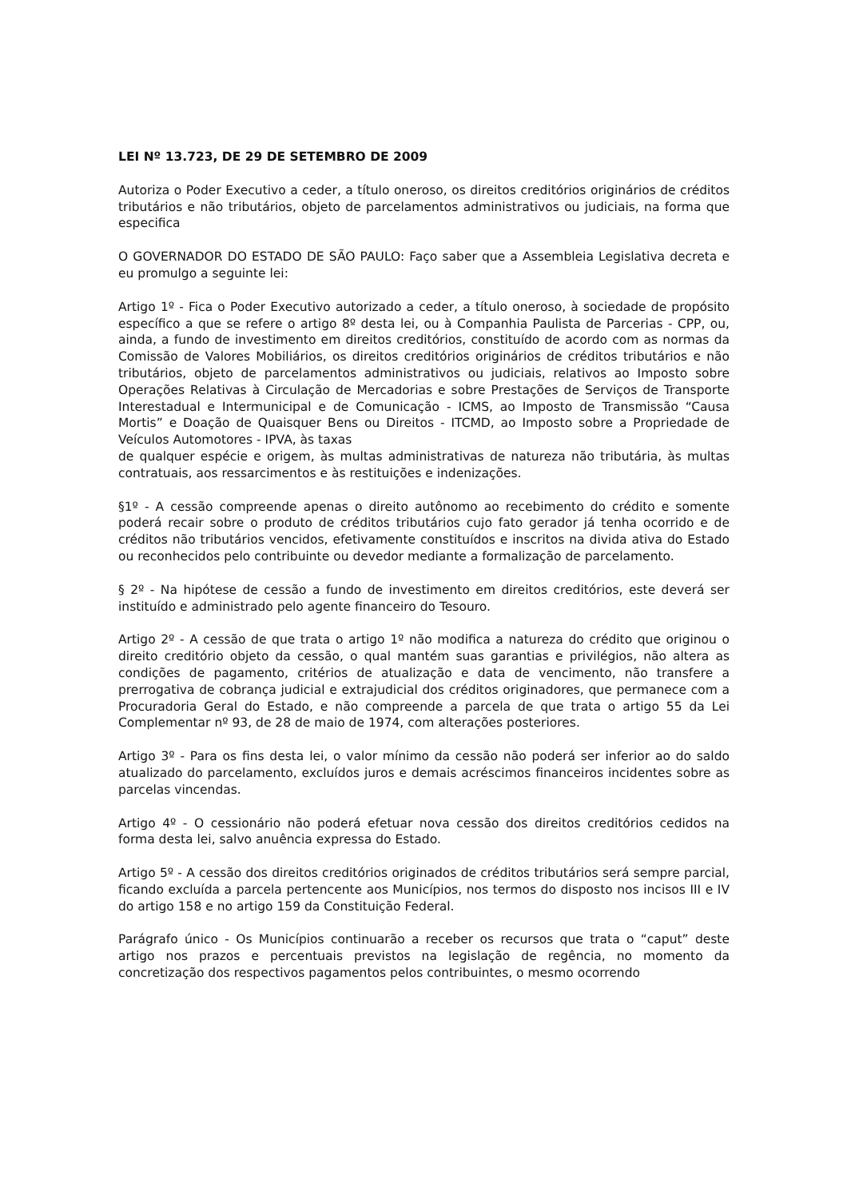LEI Nº 13.723, DE 29 DE SETEMBRO DE 2009
Autoriza o Poder Executivo a ceder, a título oneroso, os direitos creditórios originários de créditos tributários e não tributários, objeto de parcelamentos administrativos ou judiciais, na forma que especifica
O GOVERNADOR DO ESTADO DE SÃO PAULO: Faço saber que a Assembleia Legislativa decreta e eu promulgo a seguinte lei:
Artigo 1º - Fica o Poder Executivo autorizado a ceder, a título oneroso, à sociedade de propósito específico a que se refere o artigo 8º desta lei, ou à Companhia Paulista de Parcerias - CPP, ou, ainda, a fundo de investimento em direitos creditórios, constituído de acordo com as normas da Comissão de Valores Mobiliários, os direitos creditórios originários de créditos tributários e não tributários, objeto de parcelamentos administrativos ou judiciais, relativos ao Imposto sobre Operações Relativas à Circulação de Mercadorias e sobre Prestações de Serviços de Transporte Interestadual e Intermunicipal e de Comunicação - ICMS, ao Imposto de Transmissão “Causa Mortis” e Doação de Quaisquer Bens ou Direitos - ITCMD, ao Imposto sobre a Propriedade de Veículos Automotores - IPVA, às taxas
de qualquer espécie e origem, às multas administrativas de natureza não tributária, às multas contratuais, aos ressarcimentos e às restituições e indenizações.
§1º - A cessão compreende apenas o direito autônomo ao recebimento do crédito e somente poderá recair sobre o produto de créditos tributários cujo fato gerador já tenha ocorrido e de créditos não tributários vencidos, efetivamente constituídos e inscritos na divida ativa do Estado ou reconhecidos pelo contribuinte ou devedor mediante a formalização de parcelamento.
§ 2º - Na hipótese de cessão a fundo de investimento em direitos creditórios, este deverá ser instituído e administrado pelo agente financeiro do Tesouro.
Artigo 2º - A cessão de que trata o artigo 1º não modifica a natureza do crédito que originou o direito creditório objeto da cessão, o qual mantém suas garantias e privilégios, não altera as condições de pagamento, critérios de atualização e data de vencimento, não transfere a prerrogativa de cobrança judicial e extrajudicial dos créditos originadores, que permanece com a Procuradoria Geral do Estado, e não compreende a parcela de que trata o artigo 55 da Lei Complementar nº 93, de 28 de maio de 1974, com alterações posteriores.
Artigo 3º - Para os fins desta lei, o valor mínimo da cessão não poderá ser inferior ao do saldo atualizado do parcelamento, excluídos juros e demais acréscimos financeiros incidentes sobre as parcelas vincendas.
Artigo 4º - O cessionário não poderá efetuar nova cessão dos direitos creditórios cedidos na forma desta lei, salvo anuência expressa do Estado.
Artigo 5º - A cessão dos direitos creditórios originados de créditos tributários será sempre parcial, ficando excluída a parcela pertencente aos Municípios, nos termos do disposto nos incisos III e IV do artigo 158 e no artigo 159 da Constituição Federal.
Parágrafo único - Os Municípios continuarão a receber os recursos que trata o “caput” deste artigo nos prazos e percentuais previstos na legislação de regência, no momento da concretização dos respectivos pagamentos pelos contribuintes, o mesmo ocorrendo